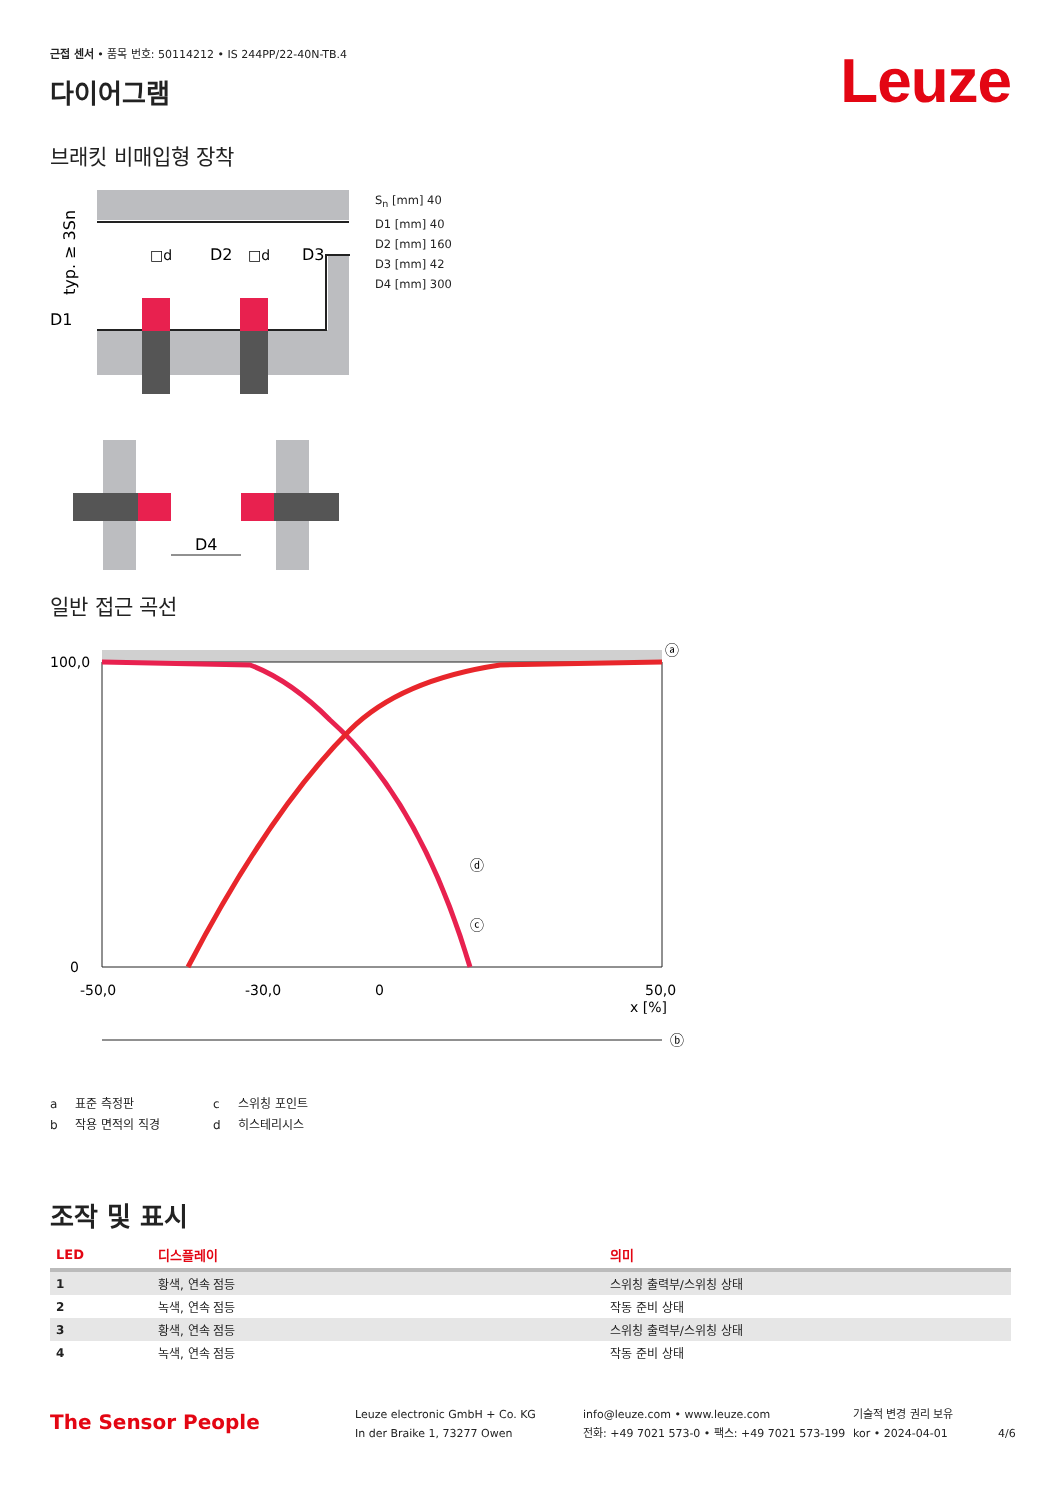근접 센서 • 품목 번호: 50114212 • IS 244PP/22-40N-TB.4
다이어그램
Leuze
브래킷 비매입형 장착
D1
D2
D3
□d
□d
typ. ≥ 3Sn
D4
S<sub>n</sub> [mm] 40
D1 [mm] 40
D2 [mm] 160
D3 [mm] 42
D4 [mm] 300
일반 접근 곡선
100,0
0
-50,0
-30,0
0
50,0
x [%]
ⓑ
ⓐ
ⓓ
ⓒ
a 표준 측정판 c 스위칭 포인트 b 작용 면적의 직경 d 히스테리시스
조작 및 표시
| LED | 디스플레이 | 의미 |
| --- | --- | --- |
| 1 | 황색, 연속 점등 | 스위칭 출력부/스위칭 상태 |
| 2 | 녹색, 연속 점등 | 작동 준비 상태 |
| 3 | 황색, 연속 점등 | 스위칭 출력부/스위칭 상태 |
| 4 | 녹색, 연속 점등 | 작동 준비 상태 |
The Sensor People
Leuze electronic GmbH + Co. KG
In der Braike 1, 73277 Owen
info@leuze.com • www.leuze.com
전화: +49 7021 573-0 • 팩스: +49 7021 573-199
기술적 변경 권리 보유
kor • 2024-04-01
4/6